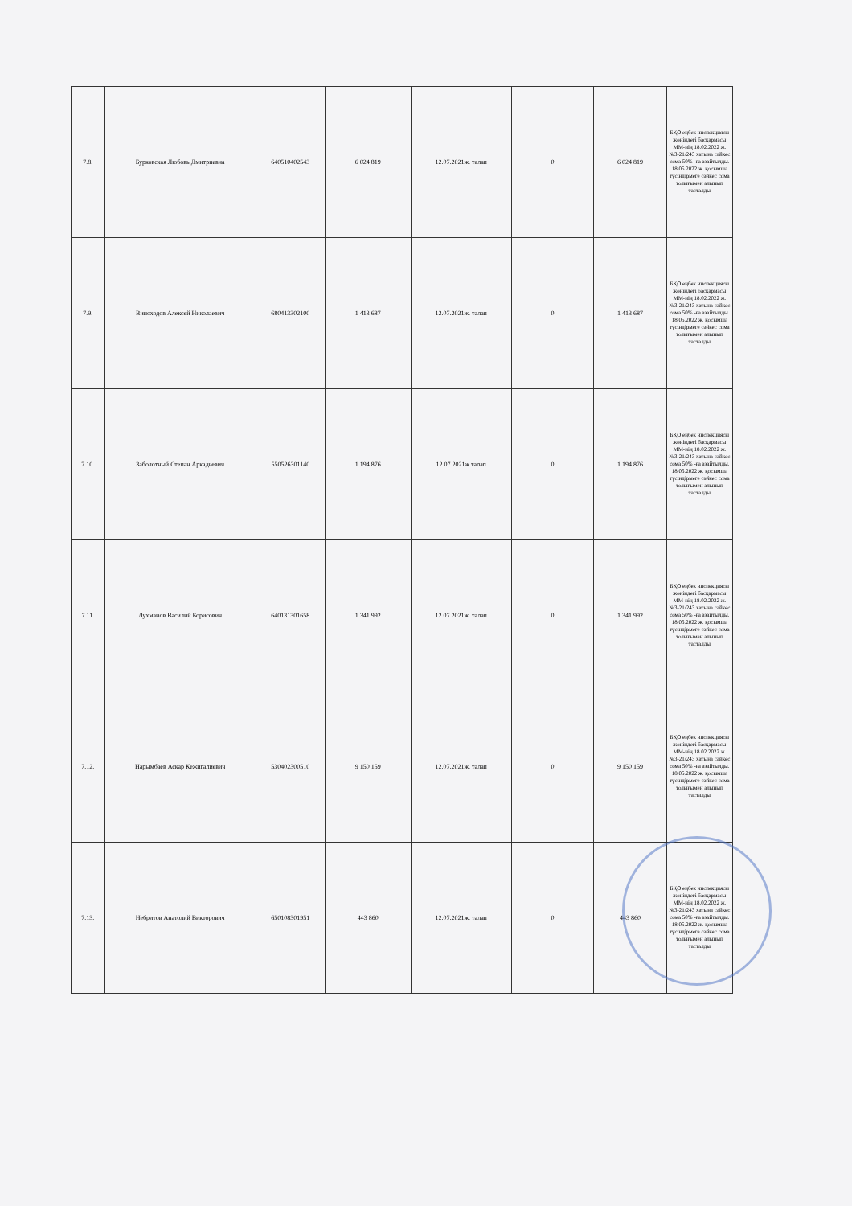| 7.8. | Бурковская Любовь Дмитриевна | 640510402543 | 6 024 819 | 12.07.2021ж. талап | 0 | 6 024 819 | БҚО еңбек инспекциясы жөніндегі басқармасы ММ-нің 18.02.2022 ж. №3-21/243 хатына сәйкес сома 50% -ға азайтылды. 18.05.2022 ж. қосымша түсіндірмеге сәйкес сома толығымен алынып тасталды |
| 7.9. | Виноходов Алексей Николаевич | 680413302100 | 1 413 687 | 12.07.2021ж. талап | 0 | 1 413 687 | БҚО еңбек инспекциясы жөніндегі басқармасы ММ-нің 18.02.2022 ж. №3-21/243 хатына сәйкес сома 50% -ға азайтылды. 18.05.2022 ж. қосымша түсіндірмеге сәйкес сома толығымен алынып тасталды |
| 7.10. | Заболотный Степан Аркадьевич | 550526301140 | 1 194 876 | 12.07.2021ж талап | 0 | 1 194 876 | БҚО еңбек инспекциясы жөніндегі басқармасы ММ-нің 18.02.2022 ж. №3-21/243 хатына сәйкес сома 50% -ға азайтылды. 18.05.2022 ж. қосымша түсіндірмеге сәйкес сома толығымен алынып тасталды |
| 7.11. | Лухманов Василий Борисович | 640131301658 | 1 341 992 | 12.07.2021ж. талап | 0 | 1 341 992 | БҚО еңбек инспекциясы жөніндегі басқармасы ММ-нің 18.02.2022 ж. №3-21/243 хатына сәйкес сома 50% -ға азайтылды. 18.05.2022 ж. қосымша түсіндірмеге сәйкес сома толығымен алынып тасталды |
| 7.12. | Нарымбаев Аскар Кежигалиевич | 530402300510 | 9 150 159 | 12.07.2021ж. талап | 0 | 9 150 159 | БҚО еңбек инспекциясы жөніндегі басқармасы ММ-нің 18.02.2022 ж. №3-21/243 хатына сәйкес сома 50% -ға азайтылды. 18.05.2022 ж. қосымша түсіндірмеге сәйкес сома толығымен алынып тасталды |
| 7.13. | Небритов Анатолий Викторович | 650108301951 | 443 860 | 12.07.2021ж. талап | 0 | 443 860 | БҚО еңбек инспекциясы жөніндегі басқармасы ММ-нің 18.02.2022 ж. №3-21/243 хатына сәйкес сома 50% -ға азайтылды. 18.05.2022 ж. қосымша түсіндірмеге сәйкес сома толығымен алынып тасталды |